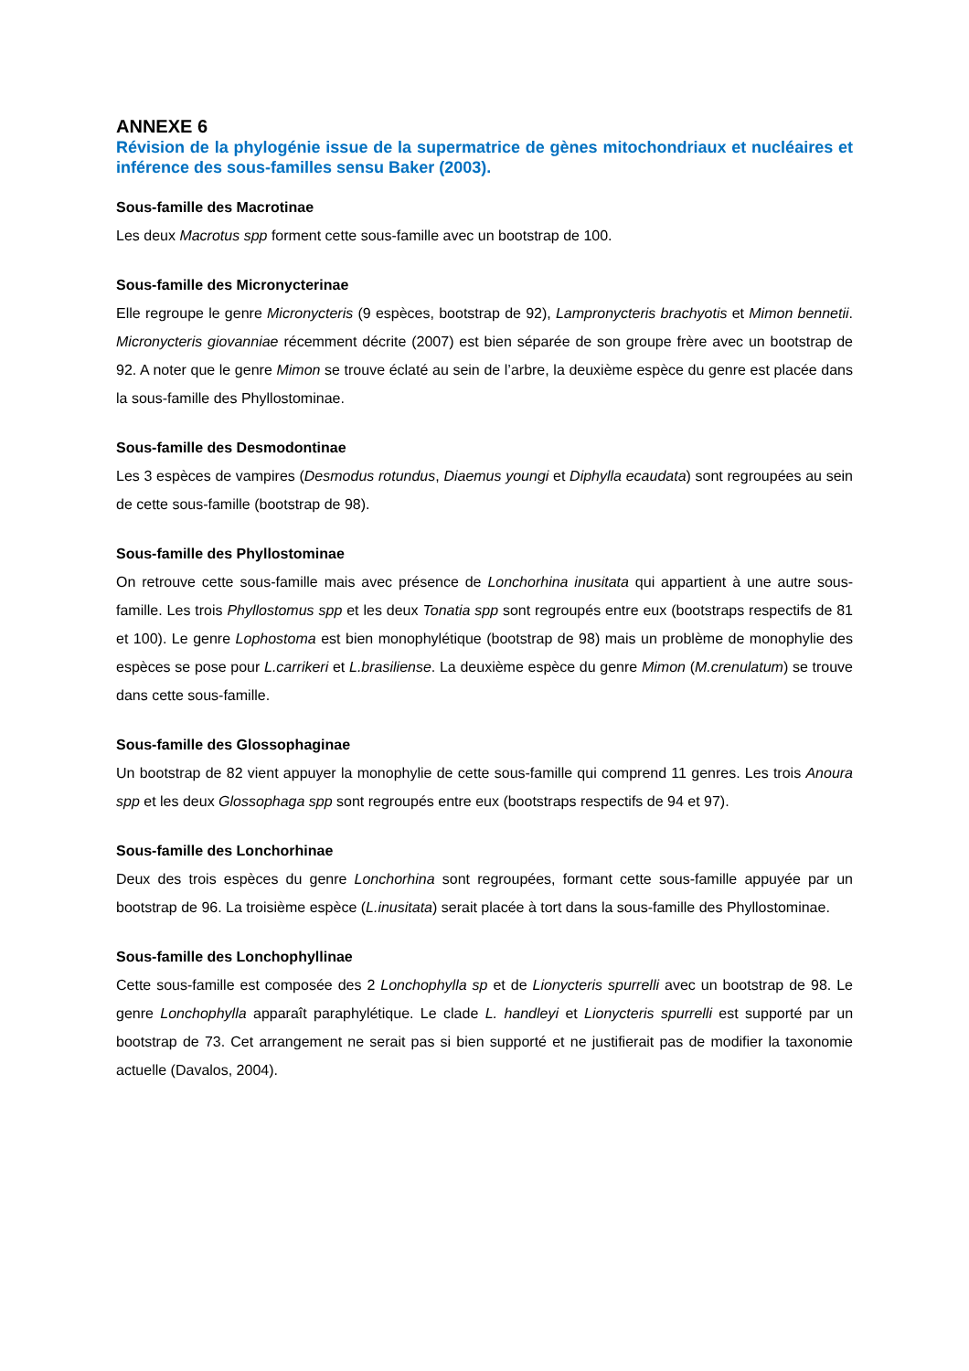ANNEXE 6
Révision de la phylogénie issue de la supermatrice de gènes mitochondriaux et nucléaires et inférence des sous-familles sensu Baker (2003).
Sous-famille des Macrotinae
Les deux Macrotus spp forment cette sous-famille avec un bootstrap de 100.
Sous-famille des Micronycterinae
Elle regroupe le genre Micronycteris (9 espèces, bootstrap de 92), Lampronycteris brachyotis et Mimon bennetii. Micronycteris giovanniae récemment décrite (2007) est bien séparée de son groupe frère avec un bootstrap de 92. A noter que le genre Mimon se trouve éclaté au sein de l’arbre, la deuxième espèce du genre est placée dans la sous-famille des Phyllostominae.
Sous-famille des Desmodontinae
Les 3 espèces de vampires (Desmodus rotundus, Diaemus youngi et Diphylla ecaudata) sont regroupées au sein de cette sous-famille (bootstrap de 98).
Sous-famille des Phyllostominae
On retrouve cette sous-famille mais avec présence de Lonchorhina inusitata qui appartient à une autre sous-famille. Les trois Phyllostomus spp et les deux Tonatia spp sont regroupés entre eux (bootstraps respectifs de 81 et 100). Le genre Lophostoma est bien monophylétique (bootstrap de 98) mais un problème de monophylie des espèces se pose pour L.carrikeri et L.brasiliense. La deuxième espèce du genre Mimon (M.crenulatum) se trouve dans cette sous-famille.
Sous-famille des Glossophaginae
Un bootstrap de 82 vient appuyer la monophylie de cette sous-famille qui comprend 11 genres. Les trois Anoura spp et les deux Glossophaga spp sont regroupés entre eux (bootstraps respectifs de 94 et 97).
Sous-famille des Lonchorhinae
Deux des trois espèces du genre Lonchorhina sont regroupées, formant cette sous-famille appuyée par un bootstrap de 96. La troisième espèce (L.inusitata) serait placée à tort dans la sous-famille des Phyllostominae.
Sous-famille des Lonchophyllinae
Cette sous-famille est composée des 2 Lonchophylla sp et de Lionycteris spurrelli avec un bootstrap de 98. Le genre Lonchophylla apparaît paraphylétique. Le clade L. handleyi et Lionycteris spurrelli est supporté par un bootstrap de 73. Cet arrangement ne serait pas si bien supporté et ne justifierait pas de modifier la taxonomie actuelle (Davalos, 2004).